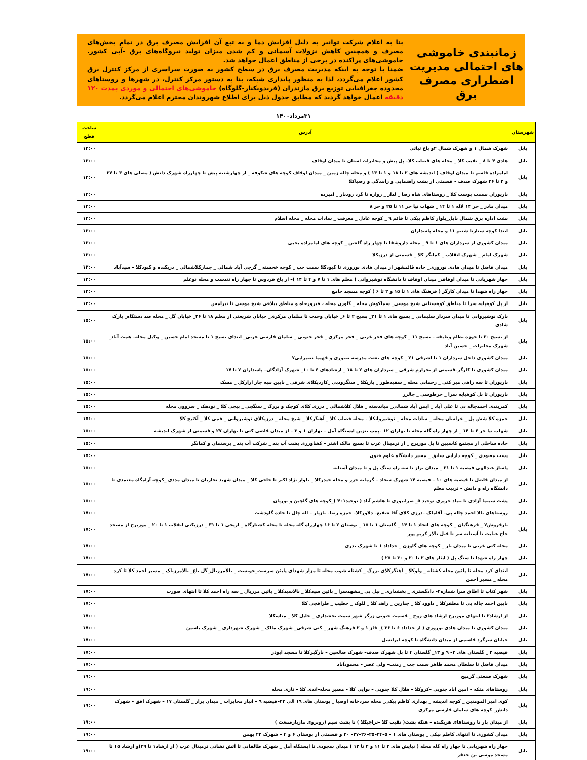زمانبندی خاموشی های احتمالی مدیریت اضطراری مصرف برق
بنا به اعلام شرکت توانیر به دلیل افزایش دما و به تبع آن افزایش مصرف برق در تمام بخش‌های مصرف و همچنین کاهش نزولات آسمانی و کم شدن میزان تولید نیروگاه‌های برق -آبی کشور. خاموشی‌های پراکنده در برخی از مناطق اعمال خواهد شد.
ضمنا با توجه به اینکه مدیریت مصرف برق در سطح کشور به صورت سراسری از مرکز کنترل برق کشور اعلام می‌گردد، لذا به منظور پایداری شبکه، بنا به دستور مرکز کنترل، در شهرها و روستاهای محدوده جغرافیایی توزیع برق مازندران (فریدونکنار-گلوگاه) خاموشی‌های احتمالی و موردی بمدت ۱۲۰ دقیقه اعمال خواهد گردید که مطابق جدول ذیل برای اطلاع شهروندان محترم اعلام می‌گردد.
۳۱مرداد۱۴۰۰
| شهرستان | آدرس | ساعت قطع |
| --- | --- | --- |
| بابل | شهرک شمال ۱ و شهرک شمال ۲و باغ ثباتی | ۱۳:۰۰ |
| بابل | هادی ۴ تا ۸ _ نقیب کلا _ محله های قصاب کلا– پل پیش و مخابرات استان تا میدان اوقاف | ۱۳:۰۰ |
| بابل | امامزاده قاسم تا میدان اوقاف ( اندیشه های ۲ تا ۱۸ و ۱ تا ۱۳ ) و محله چاله زمین _ میدان اوقاف کوچه های شکوفه _ از چهارشنبه پیش تا چهارراه شهرک دانش ( مصلی های ۳ تا ۳۷ و ۲ تا ۳۶ شهرک صدف – قسمتی از پشت راهنمایی و رانندگی و رضیاکلا | ۱۳:۰۰ |
| بابل | ناریوران بسمت پوست کلا _ روستاهای شاه رضا _ لدار _ زواره تا گرد رودبار _ امیرده | ۱۳:۰۰ |
| بابل | میدان مادر _ حر ۱۴ لاله ۱ تا ۱۴ _ شهاب نیا حر ۱۱ تا ۲۵ و حر ۸ | ۱۳:۰۰ |
| بابل | پشت اداره برق شمال بابل_بلوار کاظم بیکی تا قائم ۹ _ کوچه عادل _ معرفت _ سادات محله _ محله اسلام | ۱۳:۰۰ |
| بابل | ابتدا کوچه ستارتا شنبم ۱۱ و محله پاسداران | ۱۳:۰۰ |
| بابل | میدان کشوری از سرداران های ۱ تا ۹ _ محله داروشفا تا چهار راه گلشن _ کوچه های امامزاده یحیی | ۱۳:۰۰ |
| بابل | شهرک امام _ شهرک انقلاب _ کمانگر کلا _ قسمتی از درزیکلا | ۱۳:۰۰ |
| بابل | میدان فاضل تا میدان هادی نوروزی_ جاده قائمشهر از میدان هادی نوروزی تا کبودکلا سمت چپ _ کوچه خجسته _ گرجی آباد شمالی _ چمازکلاشمالی _ دریکنده و کبودکلا – سیدآباد | ۱۳:۰۰ |
| بابل | چهار شهربانی تا میدان اوقاف_ میدان اوقاف تا دانشگاه نوشیروانی ( معلم های ۱ تا ۷ و ۴ تا ۱۴ )– از باغ فردوس تا چهار راه تندست و محله نوعلم | ۱۳:۰۰ |
| بابل | چهار راه شهدا تا میدان کارگر ( فرهنگ های ۱ تا ۱۵ و ۲ تا ۶ ) کوچه مسجد جامع | ۱۳:۰۰ |
| بابل | از پل کوهپایه سرا تا مناطق کوهستانی شیخ موسی_ سماکوش محله _ گاوزن محله ، فیروزجاه و مناطق ییلاقی شیخ موسی تا نیرامس | ۱۳:۰۰ |
| بابل | پارک نوشیروانی تا میدان سردار سلیمانی _ بسیج های ۱ تا ۲۱_ بسیج ۲ تا ۶_ خیابان وحدت تا مبلمان مرکزی_ خیابان شریعتی از معلم ۱۸ تا ۲۶_ خیابان گل _ محله صد دستگاه_ پارک شادی | ۱۵:۰۰ |
| بابل | از بسیج ۲۰ تا حوزه نظام وظیفه – بسیج ۱۱ _ کوچه های فجر غربی _ فجر مرکزی _ فجر جنوبی _ سلمان فارسی غربی_ ابتدای بسیج ۱ تا مسجد امام حسین _ وکیل محله– همت آباد_ شهرک مخابرات _ حسین آباد | ۱۵:۰۰ |
| بابل | میدان کشوری داخل سرداران ۱ تا اشرفی ۲۱ _ کوچه های بعثت مدرسه صبوری و فهیما نصیرایی۷ | ۱۵:۰۰ |
| بابل | میدان کشوری تا کارگر–قسمتی از بحرارم شرقی _ سرداران های ۲ تا ۱۸ _ ارشادهای ۶ تا ۱۰_ شهرک آزادگان– پاسداران ۷ تا ۱۷ | ۱۵:۰۰ |
| بابل | ناریوران تا سه راهی میر کتی _ رحمانی محله _ سفیدطور _ پاریکلا _ سنگرودپی _کاردیکلای شرقی _ پایین پنبه جار ازارکل _ مسک | ۱۵:۰۰ |
| بابل | ناریوران تا پل کوهپایه سرا _ خرطوسی _ چالرز | ۱۵:۰۰ |
| بابل | کمربندی احمدچاله پی تا علی آباد _ ایمن آباد شمالی_ میاندسته _ هلال کلاشمالی _ درزی کلای کوچک و بزرگ _ سنگچی _ بیجی کلا _ نودهک _ سروون محله | ۱۵:۰۰ |
| بابل | حمزه کلا شش پل _ خراسان محله _ سادات محله _ نوشیروانکلا – محله قصاب کلا _ آهنگرکلا _ شیخ محله _ درزیکلای نوشیروانی _ قمی کلا _ آکتیج کلا | ۱۵:۰۰ |
| بابل | شهاب نیا حر ۶ تا ۱۴ _ از چهار راه گله محله تا بهاران ۱۲ –پمپ بنزین ایستگاه آمل – بهاران ۱ و ۳ – از میدان قاضی کتی تا بهاران ۲۷ و قسمتی از شهرک اندیشه | ۱۵:۰۰ |
| بابل | جاده ساحلی از مجتمع کاسپین تا پل موزیرج _ از ترمینال غرب تا بسیج مالک اشتر – کشاورزی پشت آب بند _ شرکت آب بند _ برسنمان و کمانگر | ۱۵:۰۰ |
| بابل | پست معبودی _ کوچه دارایی سابق _ مسیر دانشگاه علوم فنون | ۱۵:۰۰ |
| بابل | پاساژ عبدالهی فیضیه ۱ تا ۲۱ _ میدان بزاز تا سه راه سنگ پل و تا میدان آستانه | ۱۵:۰۰ |
| بابل | از میدان فاضل تا فیضیه های ۱۰ – فیضیه ۱۴ شهرک سجاد – گرمابه خزر و محله حیدرکلا _ بلوار نژاد اکبر تا حاجی کلا _ میدان شهید نجاریان تا میدان مددی _کوچه آرامگاه معتمدی تا دانشگاه راه و دانش – تربیت معلم | ۱۵:۰۰ |
| بابل | پشت سینما آزادی تا بنیاد حریری توحید ۵_ ضرابیوری تا هاشم آباد ( توحید۴۰۱ )_کوچه های گلچین و نوریان | ۱۵:۰۰ |
| بابل | روستاهای بالا احمد چاله پی– آقاملک –درزی کلای آقا شفیع– دلاورکلا– حمزه رضا– بازیار – اله چال تا جاده گاودشت | ۱۷:۰۰ |
| بابل | بارفروش۷ _ فرهنگیان _ کوچه های اتحاد ۱ تا ۱۴ _ گلستان ۱ تا ۱۵ _ بوستان ۲ تا ۱۶ چهارراه گله محله تا محله کشتارگاه _ اریحی ۱ تا ۳۱ _ درزیکتی انقلاب ۱ تا ۲۰ _ موزیرج از مسجد حاج عنایت تا آستانه سر تا قبل تالار کریم پور | ۱۷:۰۰ |
| بابل | محله کتی غربی تا میدان بار _ کوچه های گاوزن _ خداداد ۱ تا شهرک بذری | ۱۷:۰۰ |
| بابل | چهار راه شهدا تا سنگ پل ( ایثار های ۲ تا ۲۰ و ۳۰ تا ۲۵ ) | ۱۷:۰۰ |
| بابل | ابتدای کرد محله تا پائین محله کشتله _ ولوکلا _ آهنگرکلای بزرگ _ کشتله شوب محله تا مزار شهدای پایئن سرست_جوبست _ بالامرزبال_گل باغ_ بالامرزناک _ مسیر احمد کلا تا کرد محله _ مسیر آخمن | ۱۷:۰۰ |
| بابل | شهر کتاب تا اطاق سرا شماره۴– دادگستری _ بخشداری _ بیل پی _مشهدسرا _ پائین سیدکلا _ بالاسیدکلا _ پائین مرزبال _ سه راه احمد کلا تا انتهای صورت | ۱۷:۰۰ |
| بابل | پایین احمد چاله پی تا مظفرکلا _ داوود کلا _ چنارین _ زاهد کلا _ للوک _ خطیب _ طراقچی کلا | ۱۷:۰۰ |
| بابل | از ارشاد۲ تا انتهای موزیرج ارشاد های زوج _ قسمت جنوبی زرگر شهر سمت بخشداری _ خلیل کلا _ مناسکلا | ۱۷:۰۰ |
| بابل | میدان کشوری تا میدان هادی نوروزی ( از خداداد ۶ تا ۳۶ )_ فاز ۱ و ۲ فرهنگ شهر _ کتی شرقی_ شهرک مالک _ شهرک شهرداری _ شهرک یاسین | ۱۷:۰۰ |
| بابل | خیابان سرگرد قاسمی از میدان دانشگاه تا کوچه ایرانسل | ۱۷:۰۰ |
| بابل | فیضیه ۲ _ گلستان های ۳– ۹ و ۱۳_ گلستان ۴ تا پل شهرک صدف– شهرک صالحین – بازگیرکلا تا مسجد ابوذر | ۱۷:۰۰ |
| بابل | میدان فاضل تا سلطان محمد طاهر سمت چپ _ رمنت– ولی عصر – محمودآباد | ۱۷:۰۰ |
| بابل | شهرک صنعتی گرمیج | ۱۹:۰۰ |
| بابل | روستاهای متکه – امین اباد جنوبی –کروکلا – هلال کلا جنوبی – نوایی کلا – مصیر محله–اندی کلا – تاری محله | ۱۹:۰۰ |
| بابل | کوی امیر المومنین _ کوچه اندیشه _ بهداری کاظم بیکی_ محله سردخانه اوصیا _ بوستان های ۱۹ الی ۲۳–فیضیه ۹ – انبار مخابرات _ میدان بزاز _ گلستان ۱۷ – شهرک افق – شهرک دانش_ کوچه های سلمان فارسی مرکزی | ۱۹:۰۰ |
| بابل | از میدان بار تا روستاهای هریکنده – هتکه پشت( نقیب کلا –تراجیکلا ) تا پشت سیم (روبروی مازیارصنعت ) | ۱۹:۰۰ |
| بابل | میدان کشوری تا انتهای کاظم بیکی _ بوستان های ۱ – ۵–۲۴–۲۵–۲۶–۲۷– ۳۰ و قسمتی از بوستان ۶ و ۴ – شهرک ۲۲ بهمن | ۱۹:۰۰ |
| بابل | چهار راه شهربانی تا چهار راه گله محله ( نیایش های ۳ تا ۱۱ و ۲ تا ۱۲ ) میدان سجودی تا ایستگاه آمل _ شهرک طالقانی تا آتش نشانی ترمینال غرب ( از ارشاد۱ تا ۲۹)و ارشاد ۱۵ تا مسجد موسی بن جعفر | ۱۹:۰۰ |